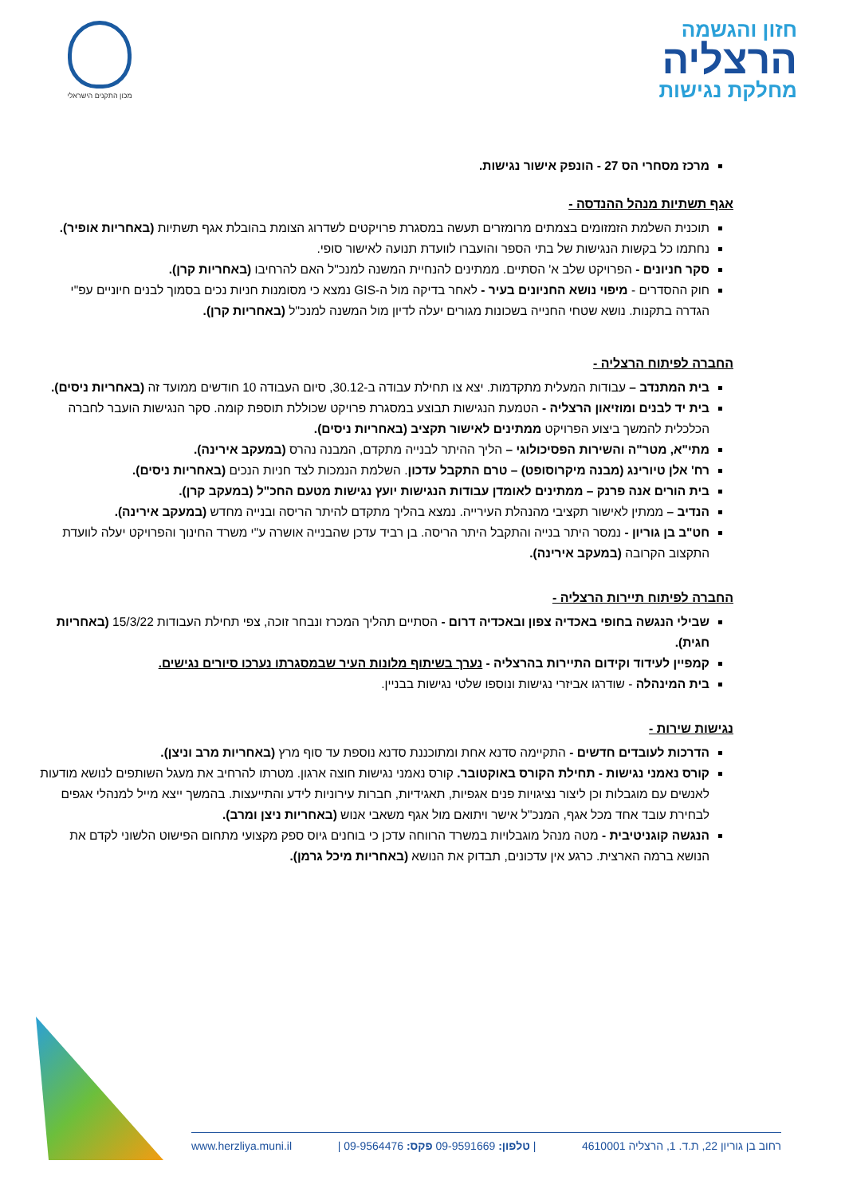חזון והגשמה
הרצליה
מחלקת נגישות
מכון התקנים הישראלי
מרכז מסחרי הס 27 - הונפק אישור נגישות.
אגף תשתיות מנהל ההנדסה -
תוכנית השלמת הזמזומים בצמתים מרומזרים תעשה במסגרת פרויקטים לשדרוג הצומת בהובלת אגף תשתיות (באחריות אופיר).
נחתמו כל בקשות הנגישות של בתי הספר והועברו לוועדת תנועה לאישור סופי.
סקר חניונים - הפרויקט שלב א' הסתיים. ממתינים להנחיית המשנה למנכ"ל האם להרחיבו (באחריות קרן).
חוק ההסדרים - מיפוי נושא החניונים בעיר - לאחר בדיקה מול ה-GIS נמצא כי מסומנות חניות נכים בסמוך לבנים חיוניים עפ"י הגדרה בתקנות. נושא שטחי החנייה בשכונות מגורים יעלה לדיון מול המשנה למנכ"ל (באחריות קרן).
החברה לפיתוח הרצליה -
בית המתנדב – עבודות המעלית מתקדמות. יצא צו תחילת עבודה ב-30.12, סיום העבודה 10 חודשים ממועד זה (באחריות ניסים).
בית יד לבנים ומוזיאון הרצליה - הטמעת הנגישות תבוצע במסגרת פרויקט שכוללת תוספת קומה. סקר הנגישות הועבר לחברה הכלכלית להמשך ביצוע הפרויקט ממתינים לאישור תקציב (באחריות ניסים).
מתי"א, מטר"ה והשירות הפסיכולוגי – הליך ההיתר לבנייה מתקדם, המבנה נהרס (במעקב אירינה).
רח' אלן טיורינג (מבנה מיקרוסופט) – טרם התקבל עדכון. השלמת הנמכות לצד חניות הנכים (באחריות ניסים).
בית הורים אנה פרנק – ממתינים לאומדן עבודות הנגישות יועץ נגישות מטעם החכ"ל (במעקב קרן).
הנדיב – ממתין לאישור תקציבי מהנהלת העירייה. נמצא בהליך מתקדם להיתר הריסה ובנייה מחדש (במעקב אירינה).
חט"ב בן גוריון - נמסר היתר בנייה והתקבל היתר הריסה. בן רביד עדכן שהבנייה אושרה ע"י משרד החינוך והפרויקט יעלה לוועדת התקצוב הקרובה (במעקב אירינה).
החברה לפיתוח תיירות הרצליה -
שבילי הנגשה בחופי באכדיה צפון ובאכדיה דרום - הסתיים תהליך המכרז ונבחר זוכה, צפי תחילת העבודות 15/3/22 (באחריות חגית).
קמפיין לעידוד וקידום התיירות בהרצליה - נערך בשיתוף מלונות העיר שבמסגרתו נערכו סיורים נגישים.
בית המינהלה - שודרגו אביזרי נגישות ונוספו שלטי נגישות בבניין.
נגישות שירות -
הדרכות לעובדים חדשים - התקיימה סדנא אחת ומתוכננת סדנא נוספת עד סוף מרץ (באחריות מרב וניצן).
קורס נאמני נגישות - תחילת הקורס באוקטובר. קורס נאמני נגישות חוצה ארגון. מטרתו להרחיב את מעגל השותפים לנושא מודעות לאנשים עם מוגבלות וכן ליצור נציגויות פנים אגפיות, תאגידיות, חברות עירוניות לידע והתייעצות. בהמשך ייצא מייל למנהלי אגפים לבחירת עובד אחד מכל אגף, המנכ"ל אישר ויתואם מול אגף משאבי אנוש (באחריות ניצן ומרב).
הנגשה קוגניטיבית - מטה מנהל מוגבלויות במשרד הרווחה עדכן כי בוחנים גיוס ספק מקצועי מתחום הפישוט הלשוני לקדם את הנושא ברמה הארצית. כרגע אין עדכונים, תבדוק את הנושא (באחריות מיכל גרמן).
רחוב בן גוריון 22, ת.ד. 1, הרצליה 4610001 | טלפון: 09-9591669 פקס: 09-9564476 | www.herzliya.muni.il